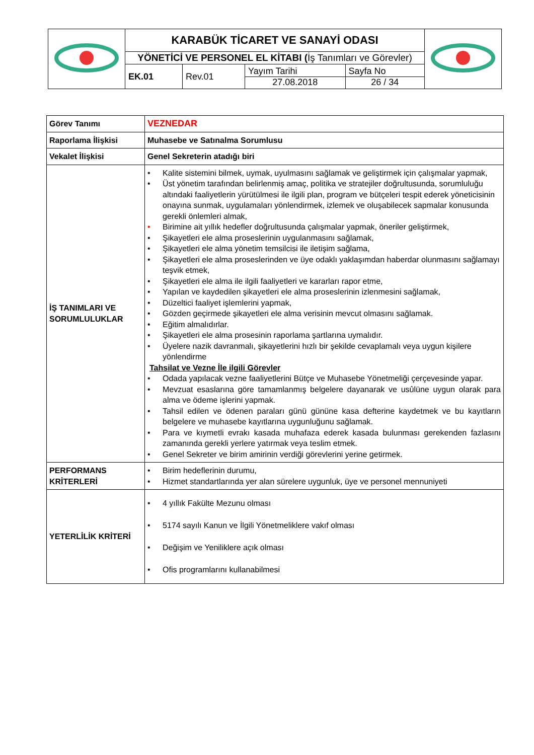| | KARABÜK TİCARET VE SANAYİ ODASI | | | | |
| | YÖNETİCİ VE PERSONEL EL KİTABI ( İş Tanımları ve Görevler) | | | | |
| | EK.01 | Rev.01 | Yayım Tarihi 27.08.2018 | Sayfa No 26 / 34 | |
| Görev Tanımı | VEZNEDAR |
| Raporlama İlişkisi | Muhasebe ve Satınalma Sorumlusu |
| Vekalet İlişkisi | Genel Sekreterin atadığı biri |
| İŞ TANIMLARI VE SORUMLULUKLAR | • Kalite sistemini bilmek, uymak, uyulmasını sağlamak ve geliştirmek için çalışmalar yapmak, • Üst yönetim tarafından belirlenmiş amaç, politika ve stratejiler doğrultusunda, sorumluluğu altındaki faaliyetlerin yürütülmesi ile ilgili plan, program ve bütçeleri tespit ederek yöneticisinin onayına sunmak, uygulamaları yönlendirmek, izlemek ve oluşabilecek sapmalar konusunda gerekli önlemleri almak, • Birimine ait yıllık hedefler doğrultusunda çalışmalar yapmak, öneriler geliştirmek, • Şikayetleri ele alma proseslerinin uygulanmasını sağlamak, • Şikayetleri ele alma yönetim temsilcisi ile iletişim sağlama, • Şikayetleri ele alma proseslerinden ve üye odaklı yaklaşımdan haberdar olunmasını sağlamayı teşvik etmek, • Şikayetleri ele alma ile ilgili faaliyetleri ve kararları rapor etme, • Yapılan ve kaydedilen şikayetleri ele alma proseslerinin izlenmesini sağlamak, • Düzeltici faaliyet işlemlerini yapmak, • Gözden geçirmede şikayetleri ele alma verisinin mevcut olmasını sağlamak. • Eğitim almalıdırlar. • Şikayetleri ele alma prosesinin raporlama şartlarına uymalıdır. • Üyelere nazik davranmalı, şikayetlerini hızlı bir şekilde cevaplamalı veya uygun kişilere yönlendirme Tahsilat ve Vezne İle ilgili Görevler • Odada yapılacak vezne faaliyetlerini Bütçe ve Muhasebe Yönetmeliği çerçevesinde yapar. • Mevzuat esaslarına göre tamamlanmış belgelere dayanarak ve usûlüne uygun olarak para alma ve ödeme işlerini yapmak. • Tahsil edilen ve ödenen paraları günü gününe kasa defterine kaydetmek ve bu kayıtların belgelere ve muhasebe kayıtlarına uygunluğunu sağlamak. • Para ve kıymetli evrakı kasada muhafaza ederek kasada bulunması gerekenden fazlasını zamanında gerekli yerlere yatırmak veya teslim etmek. • Genel Sekreter ve birim amirinin verdiği görevlerini yerine getirmek. |
| PERFORMANS KRİTERLERİ | • Birim hedeflerinin durumu, • Hizmet standartlarında yer alan sürelere uygunluk, üye ve personel mennuniyeti |
| YETERLİLİK KRİTERİ | • 4 yıllık Fakülte Mezunu olması • 5174 sayılı Kanun ve İlgili Yönetmeliklere vakıf olması • Değişim ve Yeniliklere açık olması • Ofis programlarını kullanabilmesi |